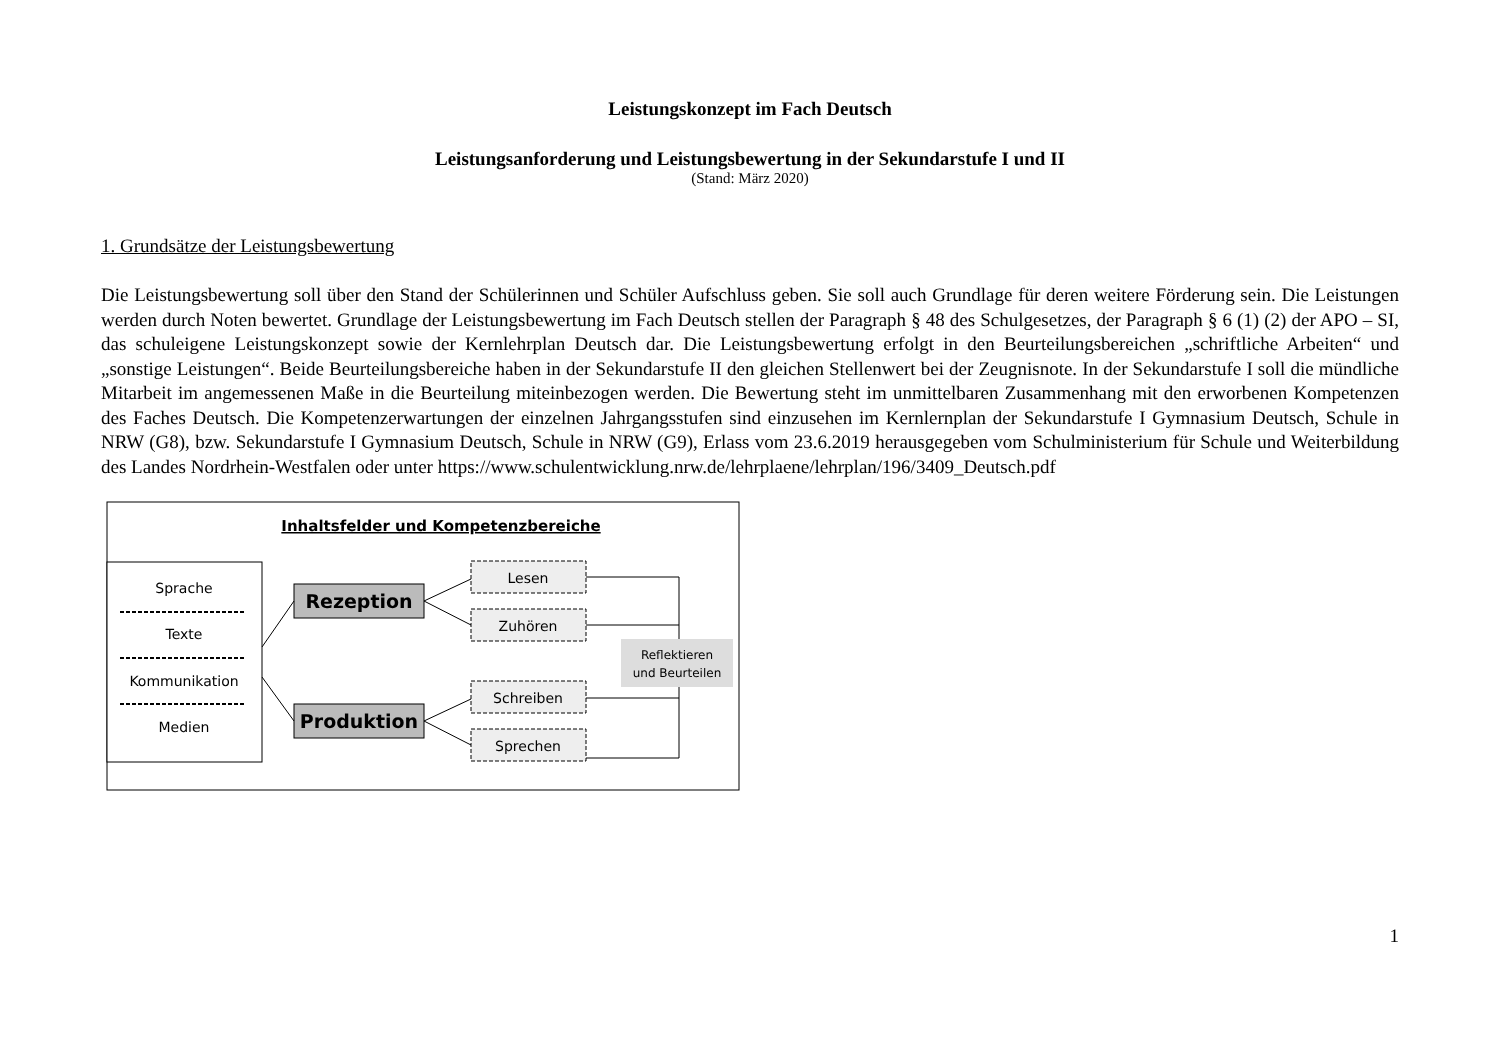Leistungskonzept im Fach Deutsch
Leistungsanforderung und Leistungsbewertung in der Sekundarstufe I und II
(Stand: März 2020)
1. Grundsätze der Leistungsbewertung
Die Leistungsbewertung soll über den Stand der Schülerinnen und Schüler Aufschluss geben. Sie soll auch Grundlage für deren weitere Förderung sein. Die Leistungen werden durch Noten bewertet. Grundlage der Leistungsbewertung im Fach Deutsch stellen der Paragraph § 48 des Schulgesetzes, der Paragraph § 6 (1) (2) der APO – SI, das schuleigene Leistungskonzept sowie der Kernlehrplan Deutsch dar. Die Leistungsbewertung erfolgt in den Beurteilungsbereichen „schriftliche Arbeiten“ und „sonstige Leistungen“. Beide Beurteilungsbereiche haben in der Sekundarstufe II den gleichen Stellenwert bei der Zeugnisnote. In der Sekundarstufe I soll die mündliche Mitarbeit im angemessenen Maße in die Beurteilung miteinbezogen werden. Die Bewertung steht im unmittelbaren Zusammenhang mit den erworbenen Kompetenzen des Faches Deutsch. Die Kompetenzerwartungen der einzelnen Jahrgangsstufen sind einzusehen im Kernlernplan der Sekundarstufe I Gymnasium Deutsch, Schule in NRW (G8), bzw. Sekundarstufe I Gymnasium Deutsch, Schule in NRW (G9), Erlass vom 23.6.2019 herausgegeben vom Schulministerium für Schule und Weiterbildung des Landes Nordrhein-Westfalen oder unter https://www.schulentwicklung.nrw.de/lehrplaene/lehrplan/196/3409_Deutsch.pdf
Inhaltsfelder und Kompetenzbereiche
Sprache
Texte
Kommunikation
Medien
Rezeption
Produktion
Lesen
Zuhören
Schreiben
Sprechen
Reflektieren
und Beurteilen
1